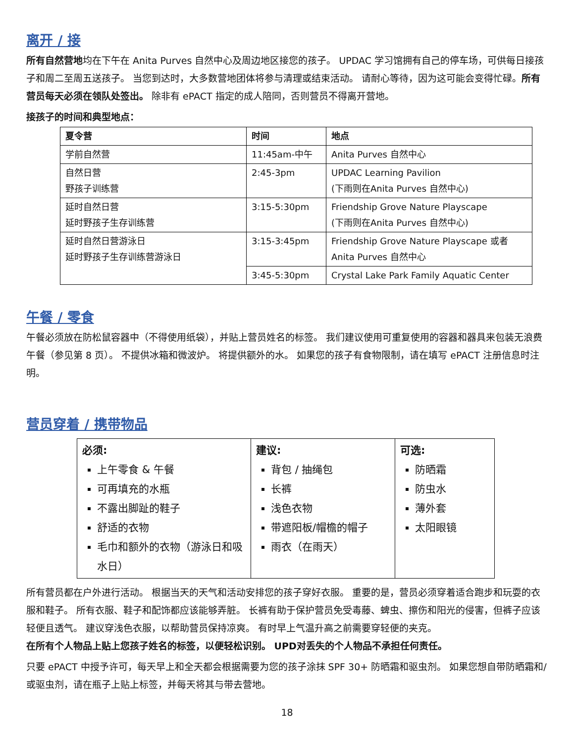离开 / 接
所有自然营地均在下午在 Anita Purves 自然中心及周边地区接您的孩子。 UPDAC 学习馆拥有自己的停车场，可供每日接孩子和周二至周五送孩子。 当您到达时，大多数营地团体将参与清理或结束活动。 请耐心等待，因为这可能会变得忙碌。所有营员每天必须在领队处签出。 除非有 ePACT 指定的成人陪同，否则营员不得离开营地。
接孩子的时间和典型地点：
| 夏令营 | 时间 | 地点 |
| --- | --- | --- |
| 学前自然营 | 11:45am-中午 | Anita Purves 自然中心 |
| 自然日营 野孩子训练营 | 2:45-3pm | UPDAC Learning Pavilion (下雨则在Anita Purves 自然中心) |
| 延时自然日营 延时野孩子生存训练营 | 3:15-5:30pm | Friendship Grove Nature Playscape (下雨则在Anita Purves 自然中心) |
| 延时自然日营游泳日 延时野孩子生存训练营游泳日 | 3:15-3:45pm | Friendship Grove Nature Playscape 或者 Anita Purves 自然中心 |
| | 3:45-5:30pm | Crystal Lake Park Family Aquatic Center |
午餐 / 零食
午餐必须放在防松鼠容器中（不得使用纸袋），并贴上营员姓名的标签。 我们建议使用可重复使用的容器和器具来包装无浪费午餐（参见第 8 页）。 不提供冰箱和微波炉。 将提供额外的水。 如果您的孩子有食物限制，请在填写 ePACT 注册信息时注明。
营员穿着 / 携带物品
| 必须: 上午零食 & 午餐 可再填充的水瓶 不露出脚趾的鞋子 舒适的衣物 毛巾和额外的衣物（游泳日和吸水日） | 建议: 背包 / 抽绳包 长裤 浅色衣物 带遮阳板/帽檐的帽子 雨衣（在雨天） | 可选: 防晒霜 防虫水 薄外套 太阳眼镜 |
所有营员都在户外进行活动。 根据当天的天气和活动安排您的孩子穿好衣服。 重要的是，营员必须穿着适合跑步和玩耍的衣服和鞋子。 所有衣服、鞋子和配饰都应该能够弄脏。 长裤有助于保护营员免受毒藤、蜱虫、擦伤和阳光的侵害，但裤子应该轻便且透气。 建议穿浅色衣服，以帮助营员保持凉爽。 有时早上气温升高之前需要穿轻便的夹克。
在所有个人物品上贴上您孩子姓名的标签，以便轻松识别。 UPD对丢失的个人物品不承担任何责任。
只要 ePACT 中授予许可，每天早上和全天都会根据需要为您的孩子涂抹 SPF 30+ 防晒霜和驱虫剂。 如果您想自带防晒霜和/或驱虫剂，请在瓶子上贴上标签，并每天将其与带去营地。
18